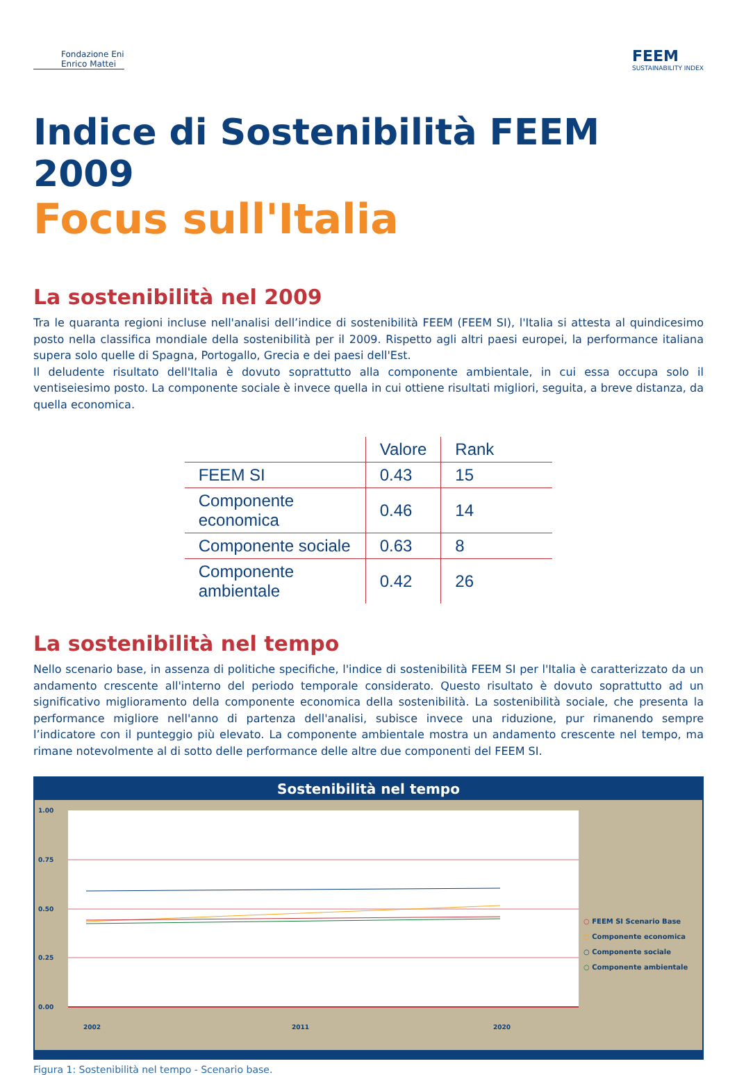Fondazione Eni
Enrico Mattei
FEEM
SUSTAINABILITY INDEX
Indice di Sostenibilità FEEM 2009
Focus sull'Italia
La sostenibilità nel 2009
Tra le quaranta regioni incluse nell'analisi dell’indice di sostenibilità FEEM (FEEM SI), l'Italia si attesta al quindicesimo posto nella classifica mondiale della sostenibilità per il 2009. Rispetto agli altri paesi europei, la performance italiana supera solo quelle di Spagna, Portogallo, Grecia e dei paesi dell'Est.
Il deludente risultato dell'Italia è dovuto soprattutto alla componente ambientale, in cui essa occupa solo il ventiseiesimo posto. La componente sociale è invece quella in cui ottiene risultati migliori, seguita, a breve distanza, da quella economica.
| | Valore | Rank |
| --- | --- | --- |
| FEEM SI | 0.43 | 15 |
| Componente economica | 0.46 | 14 |
| Componente sociale | 0.63 | 8 |
| Componente ambientale | 0.42 | 26 |
La sostenibilità nel tempo
Nello scenario base, in assenza di politiche specifiche, l'indice di sostenibilità FEEM SI per l'Italia è caratterizzato da un andamento crescente all'interno del periodo temporale considerato. Questo risultato è dovuto soprattutto ad un significativo miglioramento della componente economica della sostenibilità. La sostenibilità sociale, che presenta la performance migliore nell'anno di partenza dell'analisi, subisce invece una riduzione, pur rimanendo sempre l’indicatore con il punteggio più elevato. La componente ambientale mostra un andamento crescente nel tempo, ma rimane notevolmente al di sotto delle performance delle altre due componenti del FEEM SI.
Sostenibilità nel tempo
1.00
0.75
0.50
0.25
0.00
2002
2011
2020
○ FEEM SI Scenario Base
○ Componente economica
○ Componente sociale
○ Componente ambientale
Figura 1: Sostenibilità nel tempo - Scenario base.